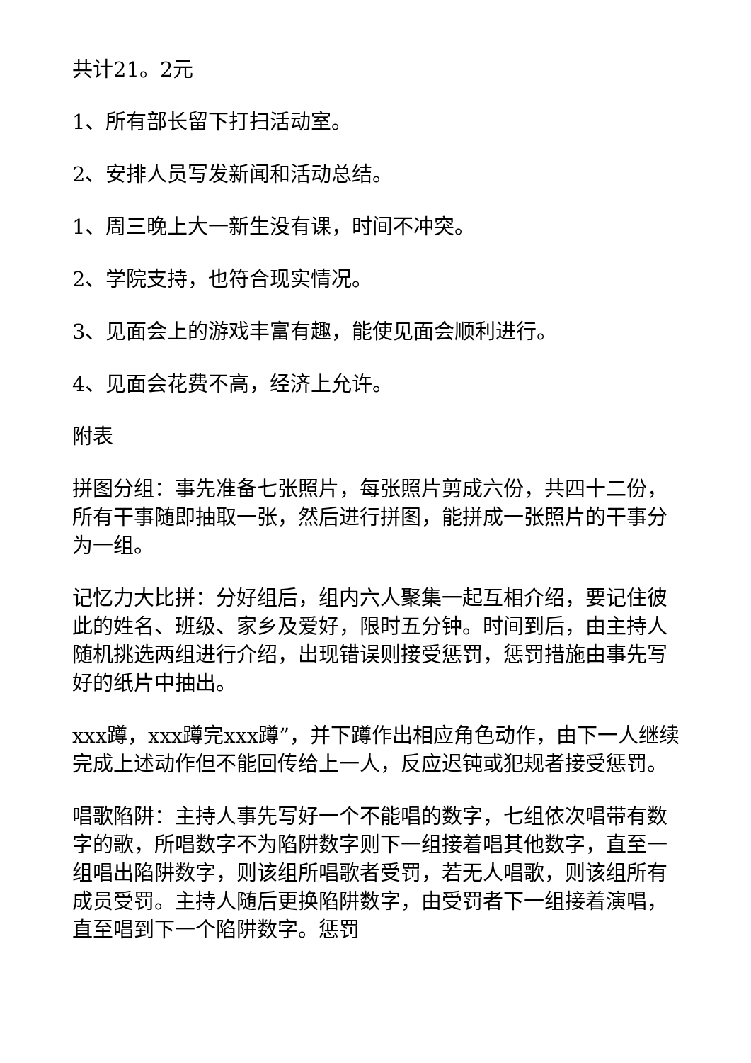共计21。2元
1、所有部长留下打扫活动室。
2、安排人员写发新闻和活动总结。
1、周三晚上大一新生没有课，时间不冲突。
2、学院支持，也符合现实情况。
3、见面会上的游戏丰富有趣，能使见面会顺利进行。
4、见面会花费不高，经济上允许。
附表
拼图分组：事先准备七张照片，每张照片剪成六份，共四十二份，所有干事随即抽取一张，然后进行拼图，能拼成一张照片的干事分为一组。
记忆力大比拼：分好组后，组内六人聚集一起互相介绍，要记住彼此的姓名、班级、家乡及爱好，限时五分钟。时间到后，由主持人随机挑选两组进行介绍，出现错误则接受惩罚，惩罚措施由事先写好的纸片中抽出。
xxx蹲，xxx蹲完xxx蹲”，并下蹲作出相应角色动作，由下一人继续完成上述动作但不能回传给上一人，反应迟钝或犯规者接受惩罚。
唱歌陷阱：主持人事先写好一个不能唱的数字，七组依次唱带有数字的歌，所唱数字不为陷阱数字则下一组接着唱其他数字，直至一组唱出陷阱数字，则该组所唱歌者受罚，若无人唱歌，则该组所有成员受罚。主持人随后更换陷阱数字，由受罚者下一组接着演唱，直至唱到下一个陷阱数字。惩罚